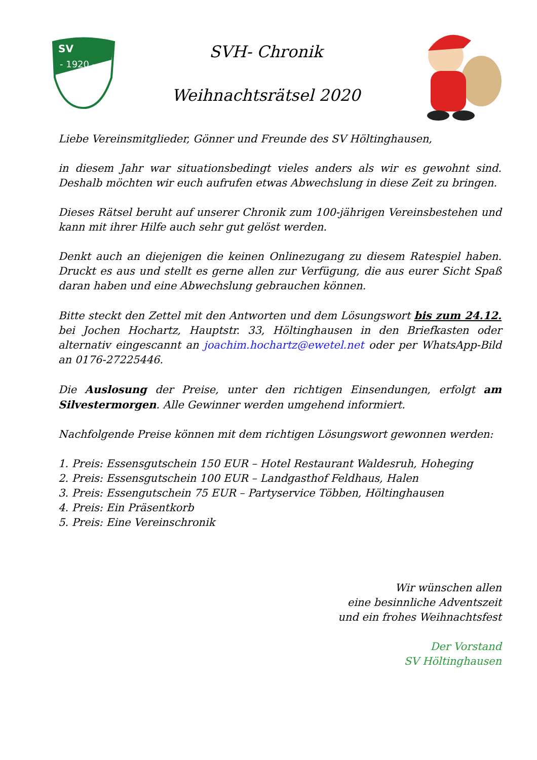SV
- 1920 -
SVH- Chronik
Weihnachtsrätsel 2020
Liebe Vereinsmitglieder, Gönner und Freunde des SV Höltinghausen,
in diesem Jahr war situationsbedingt vieles anders als wir es gewohnt sind. Deshalb möchten wir euch aufrufen etwas Abwechslung in diese Zeit zu bringen.
Dieses Rätsel beruht auf unserer Chronik zum 100-jährigen Vereinsbestehen und kann mit ihrer Hilfe auch sehr gut gelöst werden.
Denkt auch an diejenigen die keinen Onlinezugang zu diesem Ratespiel haben. Druckt es aus und stellt es gerne allen zur Verfügung, die aus eurer Sicht Spaß daran haben und eine Abwechslung gebrauchen können.
Bitte steckt den Zettel mit den Antworten und dem Lösungswort bis zum 24.12. bei Jochen Hochartz, Hauptstr. 33, Höltinghausen in den Briefkasten oder alternativ eingescannt an joachim.hochartz@ewetel.net oder per WhatsApp-Bild an 0176-27225446.
Die Auslosung der Preise, unter den richtigen Einsendungen, erfolgt am Silvestermorgen. Alle Gewinner werden umgehend informiert.
Nachfolgende Preise können mit dem richtigen Lösungswort gewonnen werden:
1. Preis: Essensgutschein 150 EUR – Hotel Restaurant Waldesruh, Hoheging
2. Preis: Essensgutschein 100 EUR – Landgasthof Feldhaus, Halen
3. Preis: Essengutschein 75 EUR – Partyservice Többen, Höltinghausen
4. Preis: Ein Präsentkorb
5. Preis: Eine Vereinschronik
Wir wünschen allen
eine besinnliche Adventszeit
und ein frohes Weihnachtsfest
Der Vorstand
SV Höltinghausen